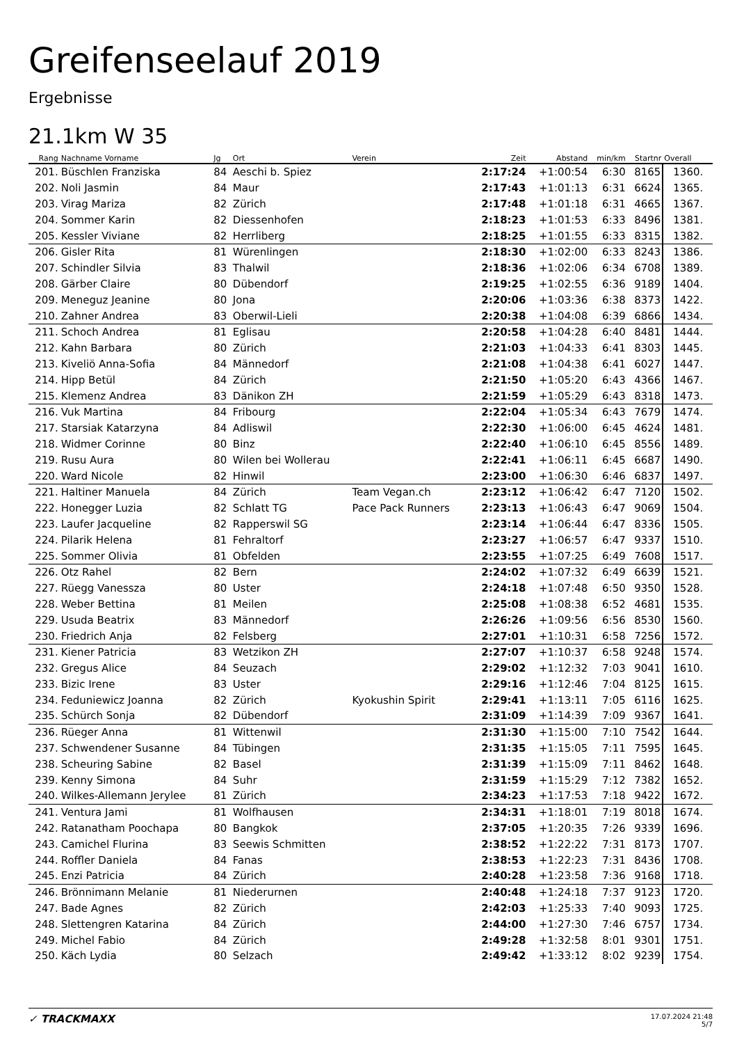Greifenseelauf 2019
Ergebnisse
21.1km W 35
| Rang | Nachname Vorname | Jg | Ort | Verein | Zeit | Abstand | min/km | Startnr | Overall |
| --- | --- | --- | --- | --- | --- | --- | --- | --- | --- |
| 201. | Büschlen Franziska | 84 | Aeschi b. Spiez | | 2:17:24 | +1:00:54 | 6:30 | 8165 | 1360. |
| 202. | Noli Jasmin | 84 | Maur | | 2:17:43 | +1:01:13 | 6:31 | 6624 | 1365. |
| 203. | Virag Mariza | 82 | Zürich | | 2:17:48 | +1:01:18 | 6:31 | 4665 | 1367. |
| 204. | Sommer Karin | 82 | Diessenhofen | | 2:18:23 | +1:01:53 | 6:33 | 8496 | 1381. |
| 205. | Kessler Viviane | 82 | Herrliberg | | 2:18:25 | +1:01:55 | 6:33 | 8315 | 1382. |
| 206. | Gisler Rita | 81 | Würenlingen | | 2:18:30 | +1:02:00 | 6:33 | 8243 | 1386. |
| 207. | Schindler Silvia | 83 | Thalwil | | 2:18:36 | +1:02:06 | 6:34 | 6708 | 1389. |
| 208. | Gärber Claire | 80 | Dübendorf | | 2:19:25 | +1:02:55 | 6:36 | 9189 | 1404. |
| 209. | Meneguz Jeanine | 80 | Jona | | 2:20:06 | +1:03:36 | 6:38 | 8373 | 1422. |
| 210. | Zahner Andrea | 83 | Oberwil-Lieli | | 2:20:38 | +1:04:08 | 6:39 | 6866 | 1434. |
| 211. | Schoch Andrea | 81 | Eglisau | | 2:20:58 | +1:04:28 | 6:40 | 8481 | 1444. |
| 212. | Kahn Barbara | 80 | Zürich | | 2:21:03 | +1:04:33 | 6:41 | 8303 | 1445. |
| 213. | Kiveliö Anna-Sofia | 84 | Männedorf | | 2:21:08 | +1:04:38 | 6:41 | 6027 | 1447. |
| 214. | Hipp Betül | 84 | Zürich | | 2:21:50 | +1:05:20 | 6:43 | 4366 | 1467. |
| 215. | Klemenz Andrea | 83 | Dänikon ZH | | 2:21:59 | +1:05:29 | 6:43 | 8318 | 1473. |
| 216. | Vuk Martina | 84 | Fribourg | | 2:22:04 | +1:05:34 | 6:43 | 7679 | 1474. |
| 217. | Starsiak Katarzyna | 84 | Adliswil | | 2:22:30 | +1:06:00 | 6:45 | 4624 | 1481. |
| 218. | Widmer Corinne | 80 | Binz | | 2:22:40 | +1:06:10 | 6:45 | 8556 | 1489. |
| 219. | Rusu Aura | 80 | Wilen bei Wollerau | | 2:22:41 | +1:06:11 | 6:45 | 6687 | 1490. |
| 220. | Ward Nicole | 82 | Hinwil | | 2:23:00 | +1:06:30 | 6:46 | 6837 | 1497. |
| 221. | Haltiner Manuela | 84 | Zürich | Team Vegan.ch | 2:23:12 | +1:06:42 | 6:47 | 7120 | 1502. |
| 222. | Honegger Luzia | 82 | Schlatt TG | Pace Pack Runners | 2:23:13 | +1:06:43 | 6:47 | 9069 | 1504. |
| 223. | Laufer Jacqueline | 82 | Rapperswil SG | | 2:23:14 | +1:06:44 | 6:47 | 8336 | 1505. |
| 224. | Pilarik Helena | 81 | Fehraltorf | | 2:23:27 | +1:06:57 | 6:47 | 9337 | 1510. |
| 225. | Sommer Olivia | 81 | Obfelden | | 2:23:55 | +1:07:25 | 6:49 | 7608 | 1517. |
| 226. | Otz Rahel | 82 | Bern | | 2:24:02 | +1:07:32 | 6:49 | 6639 | 1521. |
| 227. | Rüegg Vanessza | 80 | Uster | | 2:24:18 | +1:07:48 | 6:50 | 9350 | 1528. |
| 228. | Weber Bettina | 81 | Meilen | | 2:25:08 | +1:08:38 | 6:52 | 4681 | 1535. |
| 229. | Usuda Beatrix | 83 | Männedorf | | 2:26:26 | +1:09:56 | 6:56 | 8530 | 1560. |
| 230. | Friedrich Anja | 82 | Felsberg | | 2:27:01 | +1:10:31 | 6:58 | 7256 | 1572. |
| 231. | Kiener Patricia | 83 | Wetzikon ZH | | 2:27:07 | +1:10:37 | 6:58 | 9248 | 1574. |
| 232. | Gregus Alice | 84 | Seuzach | | 2:29:02 | +1:12:32 | 7:03 | 9041 | 1610. |
| 233. | Bizic Irene | 83 | Uster | | 2:29:16 | +1:12:46 | 7:04 | 8125 | 1615. |
| 234. | Feduniewicz Joanna | 82 | Zürich | Kyokushin Spirit | 2:29:41 | +1:13:11 | 7:05 | 6116 | 1625. |
| 235. | Schürch Sonja | 82 | Dübendorf | | 2:31:09 | +1:14:39 | 7:09 | 9367 | 1641. |
| 236. | Rüeger Anna | 81 | Wittenwil | | 2:31:30 | +1:15:00 | 7:10 | 7542 | 1644. |
| 237. | Schwendener Susanne | 84 | Tübingen | | 2:31:35 | +1:15:05 | 7:11 | 7595 | 1645. |
| 238. | Scheuring Sabine | 82 | Basel | | 2:31:39 | +1:15:09 | 7:11 | 8462 | 1648. |
| 239. | Kenny Simona | 84 | Suhr | | 2:31:59 | +1:15:29 | 7:12 | 7382 | 1652. |
| 240. | Wilkes-Allemann Jerylee | 81 | Zürich | | 2:34:23 | +1:17:53 | 7:18 | 9422 | 1672. |
| 241. | Ventura Jami | 81 | Wolfhausen | | 2:34:31 | +1:18:01 | 7:19 | 8018 | 1674. |
| 242. | Ratanatham Poochapa | 80 | Bangkok | | 2:37:05 | +1:20:35 | 7:26 | 9339 | 1696. |
| 243. | Camichel Flurina | 83 | Seewis Schmitten | | 2:38:52 | +1:22:22 | 7:31 | 8173 | 1707. |
| 244. | Roffler Daniela | 84 | Fanas | | 2:38:53 | +1:22:23 | 7:31 | 8436 | 1708. |
| 245. | Enzi Patricia | 84 | Zürich | | 2:40:28 | +1:23:58 | 7:36 | 9168 | 1718. |
| 246. | Brönnimann Melanie | 81 | Niederurnen | | 2:40:48 | +1:24:18 | 7:37 | 9123 | 1720. |
| 247. | Bade Agnes | 82 | Zürich | | 2:42:03 | +1:25:33 | 7:40 | 9093 | 1725. |
| 248. | Slettengren Katarina | 84 | Zürich | | 2:44:00 | +1:27:30 | 7:46 | 6757 | 1734. |
| 249. | Michel Fabio | 84 | Zürich | | 2:49:28 | +1:32:58 | 8:01 | 9301 | 1751. |
| 250. | Käch Lydia | 80 | Selzach | | 2:49:42 | +1:33:12 | 8:02 | 9239 | 1754. |
✓ TRACKMAXX
17.07.2024 21:48
5/7